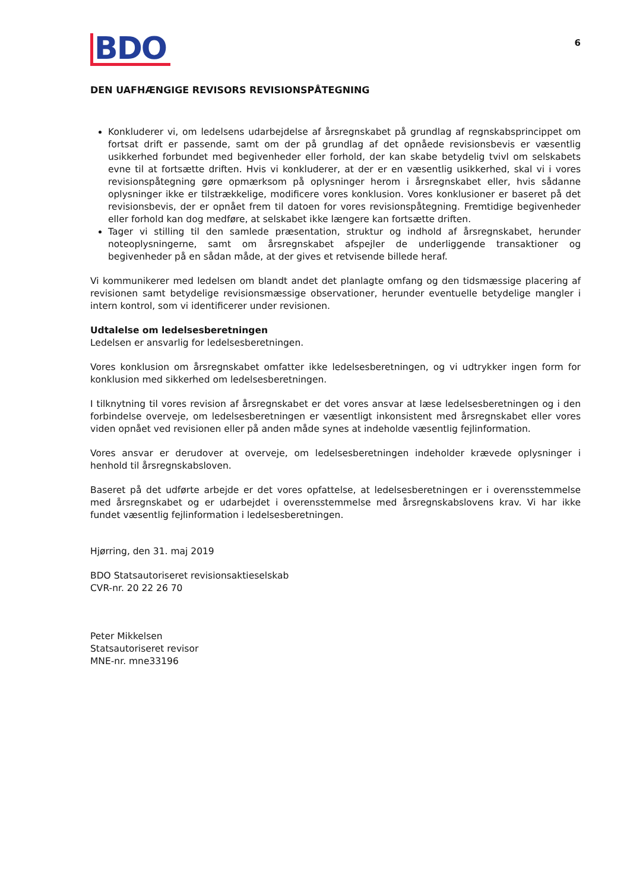BDO
6
DEN UAFHÆNGIGE REVISORS REVISIONSPÅTEGNING
Konkluderer vi, om ledelsens udarbejdelse af årsregnskabet på grundlag af regnskabsprincippet om fortsat drift er passende, samt om der på grundlag af det opnåede revisionsbevis er væsentlig usikkerhed forbundet med begivenheder eller forhold, der kan skabe betydelig tvivl om selskabets evne til at fortsætte driften. Hvis vi konkluderer, at der er en væsentlig usikkerhed, skal vi i vores revisionspåtegning gøre opmærksom på oplysninger herom i årsregnskabet eller, hvis sådanne oplysninger ikke er tilstrækkelige, modificere vores konklusion. Vores konklusioner er baseret på det revisionsbevis, der er opnået frem til datoen for vores revisionspåtegning. Fremtidige begivenheder eller forhold kan dog medføre, at selskabet ikke længere kan fortsætte driften.
Tager vi stilling til den samlede præsentation, struktur og indhold af årsregnskabet, herunder noteoplysningerne, samt om årsregnskabet afspejler de underliggende transaktioner og begivenheder på en sådan måde, at der gives et retvisende billede heraf.
Vi kommunikerer med ledelsen om blandt andet det planlagte omfang og den tidsmæssige placering af revisionen samt betydelige revisionsmæssige observationer, herunder eventuelle betydelige mangler i intern kontrol, som vi identificerer under revisionen.
Udtalelse om ledelsesberetningen
Ledelsen er ansvarlig for ledelsesberetningen.
Vores konklusion om årsregnskabet omfatter ikke ledelsesberetningen, og vi udtrykker ingen form for konklusion med sikkerhed om ledelsesberetningen.
I tilknytning til vores revision af årsregnskabet er det vores ansvar at læse ledelsesberetningen og i den forbindelse overveje, om ledelsesberetningen er væsentligt inkonsistent med årsregnskabet eller vores viden opnået ved revisionen eller på anden måde synes at indeholde væsentlig fejlinformation.
Vores ansvar er derudover at overveje, om ledelsesberetningen indeholder krævede oplysninger i henhold til årsregnskabsloven.
Baseret på det udførte arbejde er det vores opfattelse, at ledelsesberetningen er i overensstemmelse med årsregnskabet og er udarbejdet i overensstemmelse med årsregnskabslovens krav. Vi har ikke fundet væsentlig fejlinformation i ledelsesberetningen.
Hjørring, den 31. maj 2019
BDO Statsautoriseret revisionsaktieselskab
CVR-nr. 20 22 26 70
Peter Mikkelsen
Statsautoriseret revisor
MNE-nr. mne33196